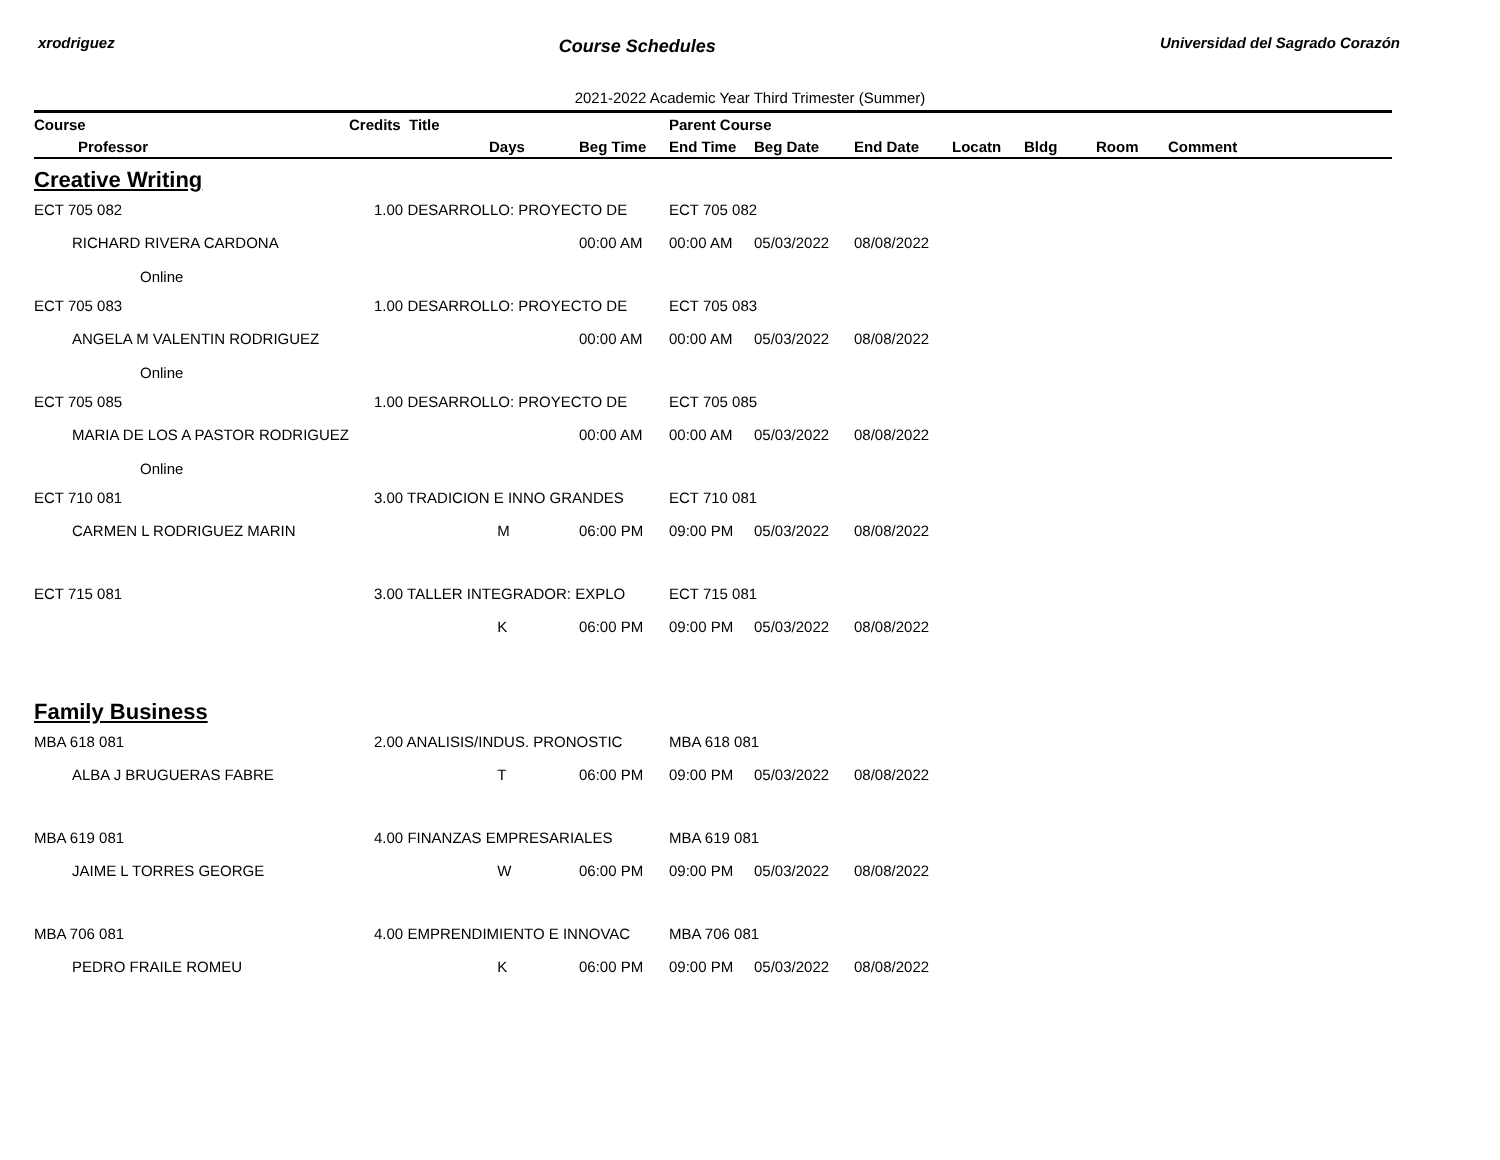xrodriguez Course Schedules Universidad del Sagrado Corazón
2021-2022 Academic Year Third Trimester (Summer)
| Course | Credits | Title | | | Parent Course | | | | | | |
| --- | --- | --- | --- | --- | --- | --- | --- | --- | --- | --- | --- |
| Professor | | | Days | Beg Time | End Time | Beg Date | End Date | Locatn | Bldg | Room | Comment |
| Creative Writing | | | | | | | | | | | |
| ECT 705 082 | 1.00 DESARROLLO: PROYECTO DE | | | | ECT 705 082 | | | | | | |
| RICHARD RIVERA CARDONA | | | | 00:00 AM | 00:00 AM | 05/03/2022 | 08/08/2022 | | | | |
| Online | | | | | | | | | | | |
| ECT 705 083 | 1.00 DESARROLLO: PROYECTO DE | | | | ECT 705 083 | | | | | | |
| ANGELA M VALENTIN RODRIGUEZ | | | | 00:00 AM | 00:00 AM | 05/03/2022 | 08/08/2022 | | | | |
| Online | | | | | | | | | | | |
| ECT 705 085 | 1.00 DESARROLLO: PROYECTO DE | | | | ECT 705 085 | | | | | | |
| MARIA DE LOS A PASTOR RODRIGUEZ | | | | 00:00 AM | 00:00 AM | 05/03/2022 | 08/08/2022 | | | | |
| Online | | | | | | | | | | | |
| ECT 710 081 | 3.00 TRADICION E INNO GRANDES | | | | ECT 710 081 | | | | | | |
| CARMEN L RODRIGUEZ MARIN | | | M | 06:00 PM | 09:00 PM | 05/03/2022 | 08/08/2022 | | | | |
| ECT 715 081 | 3.00 TALLER INTEGRADOR: EXPLO | | | | ECT 715 081 | | | | | | |
| | | | K | 06:00 PM | 09:00 PM | 05/03/2022 | 08/08/2022 | | | | |
| Family Business | | | | | | | | | | | |
| MBA 618 081 | 2.00 ANALISIS/INDUS. PRONOSTIC | | | | MBA 618 081 | | | | | | |
| ALBA J BRUGUERAS FABRE | | | T | 06:00 PM | 09:00 PM | 05/03/2022 | 08/08/2022 | | | | |
| MBA 619 081 | 4.00 FINANZAS EMPRESARIALES | | | | MBA 619 081 | | | | | | |
| JAIME L TORRES GEORGE | | | W | 06:00 PM | 09:00 PM | 05/03/2022 | 08/08/2022 | | | | |
| MBA 706 081 | 4.00 EMPRENDIMIENTO E INNOVAC | | | | MBA 706 081 | | | | | | |
| PEDRO FRAILE ROMEU | | | K | 06:00 PM | 09:00 PM | 05/03/2022 | 08/08/2022 | | | | |